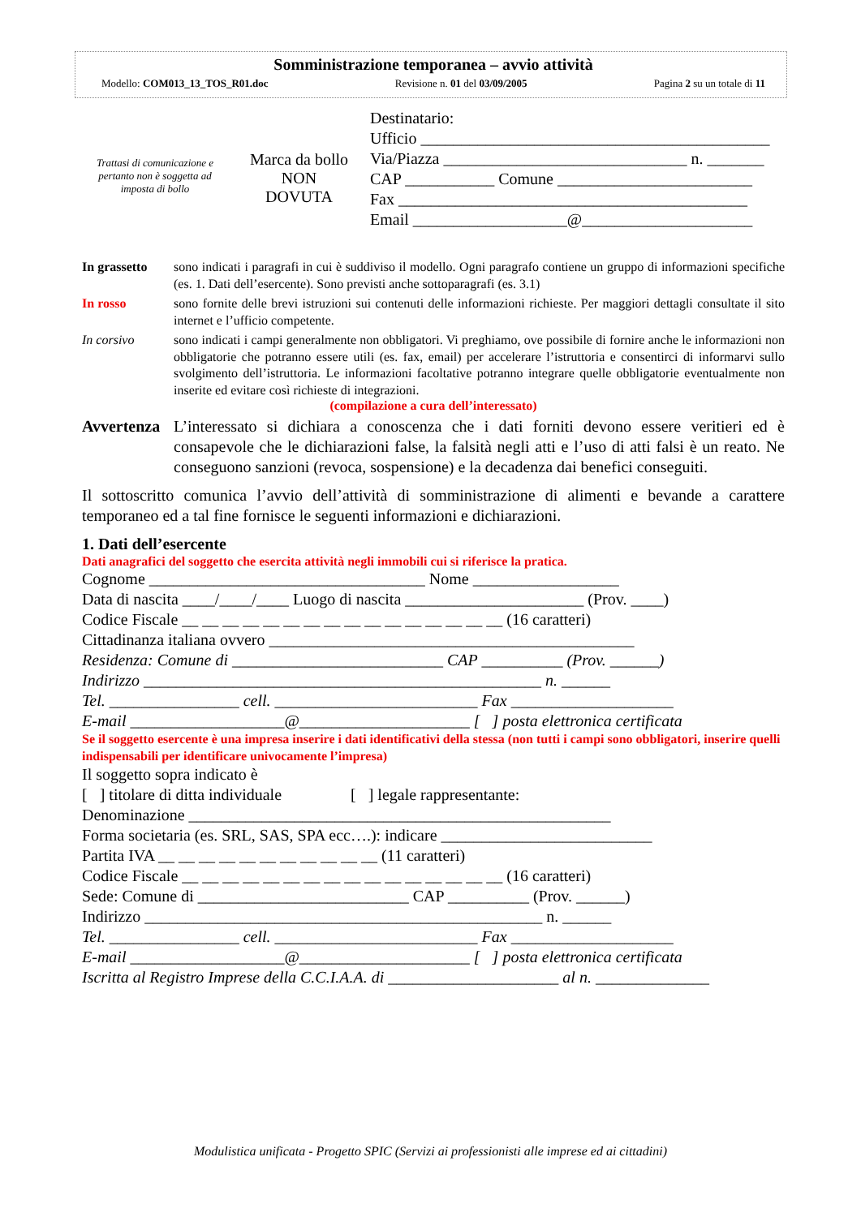Somministrazione temporanea – avvio attività
Modello: COM013_13_TOS_R01.doc Revisione n. 01 del 03/09/2005 Pagina 2 su un totale di 11
Trattasi di comunicazione e pertanto non è soggetta ad imposta di bollo
Marca da bollo
NON
DOVUTA
Destinatario:
Ufficio ___________________________________________
Via/Piazza ______________________________ n. _______
CAP ___________ Comune ________________________
Fax ___________________________________________
Email ___________________@_____________________
In grassetto
sono indicati i paragrafi in cui è suddiviso il modello. Ogni paragrafo contiene un gruppo di informazioni specifiche (es. 1. Dati dell’esercente). Sono previsti anche sottoparagrafi (es. 3.1)
In rosso sono fornite delle brevi istruzioni sui contenuti delle informazioni richieste. Per maggiori dettagli consultate il sito internet e l’ufficio competente.
In corsivo sono indicati i campi generalmente non obbligatori. Vi preghiamo, ove possibile di fornire anche le informazioni non obbligatorie che potranno essere utili (es. fax, email) per accelerare l’istruttoria e consentirci di informarvi sullo svolgimento dell’istruttoria. Le informazioni facoltative potranno integrare quelle obbligatorie eventualmente non inserite ed evitare così richieste di integrazioni.
(compilazione a cura dell’interessato)
Avvertenza
L’interessato si dichiara a conoscenza che i dati forniti devono essere veritieri ed è consapevole che le dichiarazioni false, la falsità negli atti e l’uso di atti falsi è un reato. Ne conseguono sanzioni (revoca, sospensione) e la decadenza dai benefici conseguiti.
Il sottoscritto comunica l’avvio dell’attività di somministrazione di alimenti e bevande a carattere temporaneo ed a tal fine fornisce le seguenti informazioni e dichiarazioni.
1. Dati dell’esercente
Dati anagrafici del soggetto che esercita attività negli immobili cui si riferisce la pratica.
Cognome __________________________________ Nome __________________
Data di nascita ____/____/____ Luogo di nascita ______________________ (Prov. ____)
Codice Fiscale __ __ __ __ __ __ __ __ __ __ __ __ __ __ __ __ (16 caratteri)
Cittadinanza italiana ovvero _____________________________________________
Residenza: Comune di __________________________ CAP __________ (Prov. ______)
Indirizzo _________________________________________________ n. ______
Tel. ________________ cell. _________________________ Fax ____________________
E-mail ___________________@_____________________ [ ] posta elettronica certificata
Se il soggetto esercente è una impresa inserire i dati identificativi della stessa (non tutti i campi sono obbligatori, inserire quelli indispensabili per identificare univocamente l’impresa)
Il soggetto sopra indicato è
[ ] titolare di ditta individuale [ ] legale rappresentante:
Denominazione ____________________________________________________
Forma societaria (es. SRL, SAS, SPA ecc….): indicare __________________________
Partita IVA __ __ __ __ __ __ __ __ __ __ __ (11 caratteri)
Codice Fiscale __ __ __ __ __ __ __ __ __ __ __ __ __ __ __ __ (16 caratteri)
Sede: Comune di __________________________ CAP __________ (Prov. ______)
Indirizzo _________________________________________________ n. ______
Tel. ________________ cell. _________________________ Fax ____________________
E-mail ___________________@_____________________ [ ] posta elettronica certificata
Iscritta al Registro Imprese della C.C.I.A.A. di _____________________ al n. ______________
Modulistica unificata - Progetto SPIC (Servizi ai professionisti alle imprese ed ai cittadini)